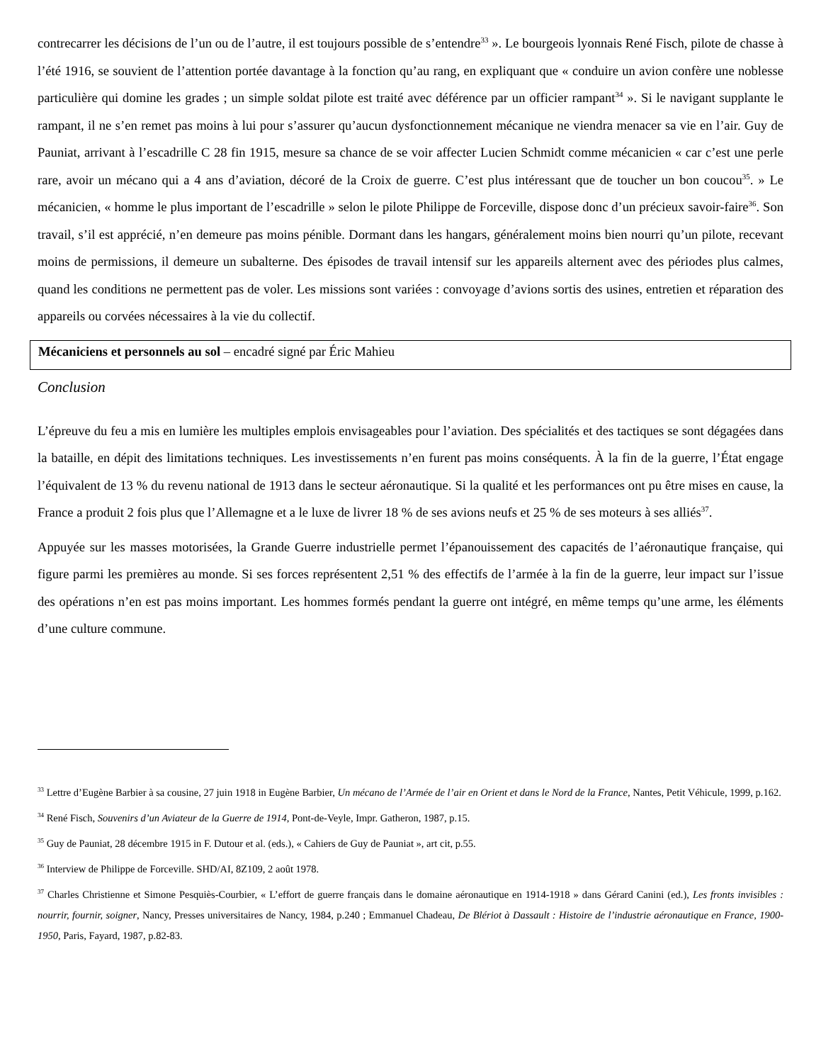contrecarrer les décisions de l’un ou de l’autre, il est toujours possible de s’entendre<sup>33</sup> ». Le bourgeois lyonnais René Fisch, pilote de chasse à l’été 1916, se souvient de l’attention portée davantage à la fonction qu’au rang, en expliquant que « conduire un avion confère une noblesse particulière qui domine les grades ; un simple soldat pilote est traité avec déférence par un officier rampant<sup>34</sup> ». Si le navigant supplante le rampant, il ne s’en remet pas moins à lui pour s’assurer qu’aucun dysfonctionnement mécanique ne viendra menacer sa vie en l’air. Guy de Pauniat, arrivant à l’escadrille C 28 fin 1915, mesure sa chance de se voir affecter Lucien Schmidt comme mécanicien « car c’est une perle rare, avoir un mécano qui a 4 ans d’aviation, décoré de la Croix de guerre. C’est plus intéressant que de toucher un bon coucou<sup>35</sup>. » Le mécanicien, « homme le plus important de l’escadrille » selon le pilote Philippe de Forceville, dispose donc d’un précieux savoir-faire<sup>36</sup>. Son travail, s’il est apprécié, n’en demeure pas moins pénible. Dormant dans les hangars, généralement moins bien nourri qu’un pilote, recevant moins de permissions, il demeure un subalterne. Des épisodes de travail intensif sur les appareils alternent avec des périodes plus calmes, quand les conditions ne permettent pas de voler. Les missions sont variées : convoyage d’avions sortis des usines, entretien et réparation des appareils ou corvées nécessaires à la vie du collectif.
Mécaniciens et personnels au sol – encadré signé par Éric Mahieu
Conclusion
L’épreuve du feu a mis en lumière les multiples emplois envisageables pour l’aviation. Des spécialités et des tactiques se sont dégagées dans la bataille, en dépit des limitations techniques. Les investissements n’en furent pas moins conséquents. À la fin de la guerre, l’État engage l’équivalent de 13 % du revenu national de 1913 dans le secteur aéronautique. Si la qualité et les performances ont pu être mises en cause, la France a produit 2 fois plus que l’Allemagne et a le luxe de livrer 18 % de ses avions neufs et 25 % de ses moteurs à ses alliés<sup>37</sup>.
Appuyée sur les masses motorisées, la Grande Guerre industrielle permet l’épanouissement des capacités de l’aéronautique française, qui figure parmi les premières au monde. Si ses forces représentent 2,51 % des effectifs de l’armée à la fin de la guerre, leur impact sur l’issue des opérations n’en est pas moins important. Les hommes formés pendant la guerre ont intégré, en même temps qu’une arme, les éléments d’une culture commune.
<sup>33</sup> Lettre d’Eugène Barbier à sa cousine, 27 juin 1918 in Eugène Barbier, Un mécano de l’Armée de l’air en Orient et dans le Nord de la France, Nantes, Petit Véhicule, 1999, p.162.
<sup>34</sup> René Fisch, Souvenirs d’un Aviateur de la Guerre de 1914, Pont-de-Veyle, Impr. Gatheron, 1987, p.15.
<sup>35</sup> Guy de Pauniat, 28 décembre 1915 in F. Dutour et al. (eds.), « Cahiers de Guy de Pauniat », art cit, p.55.
<sup>36</sup> Interview de Philippe de Forceville. SHD/AI, 8Z109, 2 août 1978.
<sup>37</sup> Charles Christienne et Simone Pesquiès-Courbier, « L’effort de guerre français dans le domaine aéronautique en 1914-1918 » dans Gérard Canini (ed.), Les fronts invisibles : nourrir, fournir, soigner, Nancy, Presses universitaires de Nancy, 1984, p.240 ; Emmanuel Chadeau, De Blériot à Dassault : Histoire de l’industrie aéronautique en France, 1900-1950, Paris, Fayard, 1987, p.82-83.